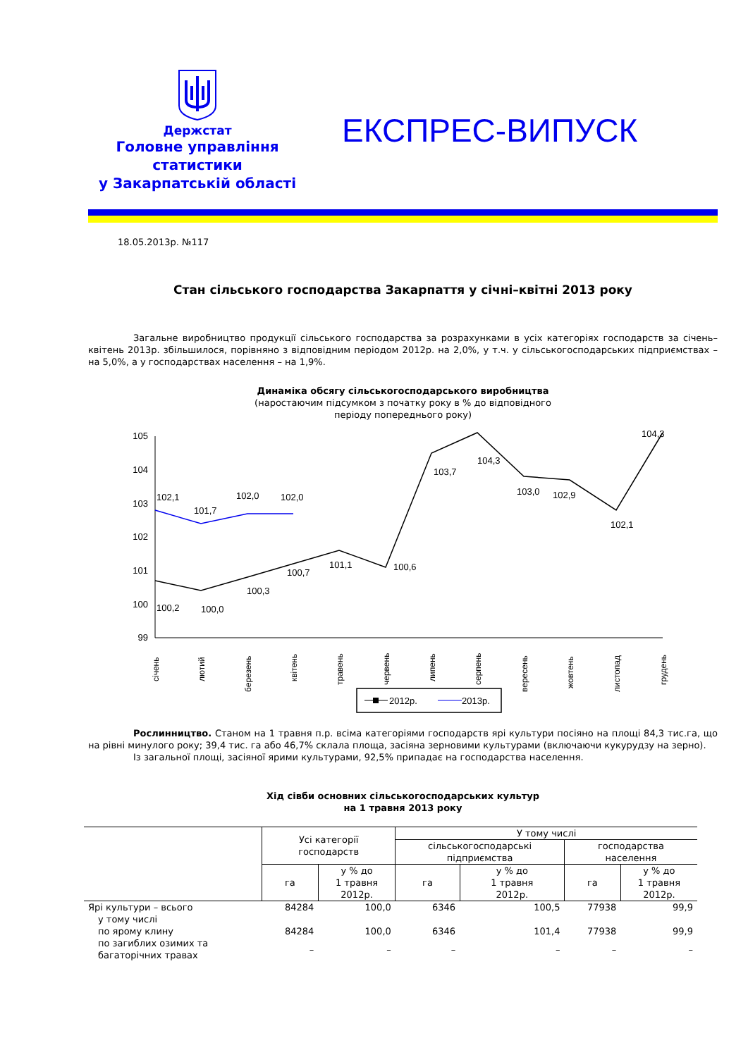Держстат
Головне управління
статистики
у Закарпатській області
ЕКСПРЕС-ВИПУСК
18.05.2013р. №117
Стан сільського господарства Закарпаття у січні–квітні 2013 року
Загальне виробництво продукції сільського господарства за розрахунками в усіх категоріях господарств за січень–квітень 2013р. збільшилося, порівняно з відповідним періодом 2012р. на 2,0%, у т.ч. у сільськогосподарських підприємствах – на 5,0%, а у господарствах населення – на 1,9%.
Динаміка обсягу сільськогосподарського виробництва
(наростаючим підсумком з початку року в % до відповідного
періоду попереднього року)
105
104
103
102
101
100
99
100,2
100,0
100,3
100,7
101,1
100,6
103,7
104,3
103,0
102,9
102,1
104,3
102,1
101,7
102,0
102,0
січень
лютий
березень
квітень
травень
червень
липень
серпень
вересень
жовтень
листопад
грудень
2012р.
2013р.
Рослинництво. Станом на 1 травня п.р. всіма категоріями господарств ярі культури посіяно на площі 84,3 тис.га, що на рівні минулого року; 39,4 тис. га або 46,7% склала площа, засіяна зерновими культурами (включаючи кукурудзу на зерно).
Із загальної площі, засіяної ярими культурами, 92,5% припадає на господарства населення.
Хід сівби основних сільськогосподарських культур
на 1 травня 2013 року
| | Усі категорії господарств | | У тому числі | | | |
| --- | --- | --- | --- | --- | --- | --- |
| | | | сільськогосподарські підприємства | | господарства населення | |
| | га | у % до 1 травня 2012р. | га | у % до 1 травня 2012р. | га | у % до 1 травня 2012р. |
| Ярі культури – всього | 84284 | 100,0 | 6346 | 100,5 | 77938 | 99,9 |
| у тому числі | | | | | | |
| по ярому клину | 84284 | 100,0 | 6346 | 101,4 | 77938 | 99,9 |
| по загиблих озимих та багаторічних травах | – | – | – | – | – | – |